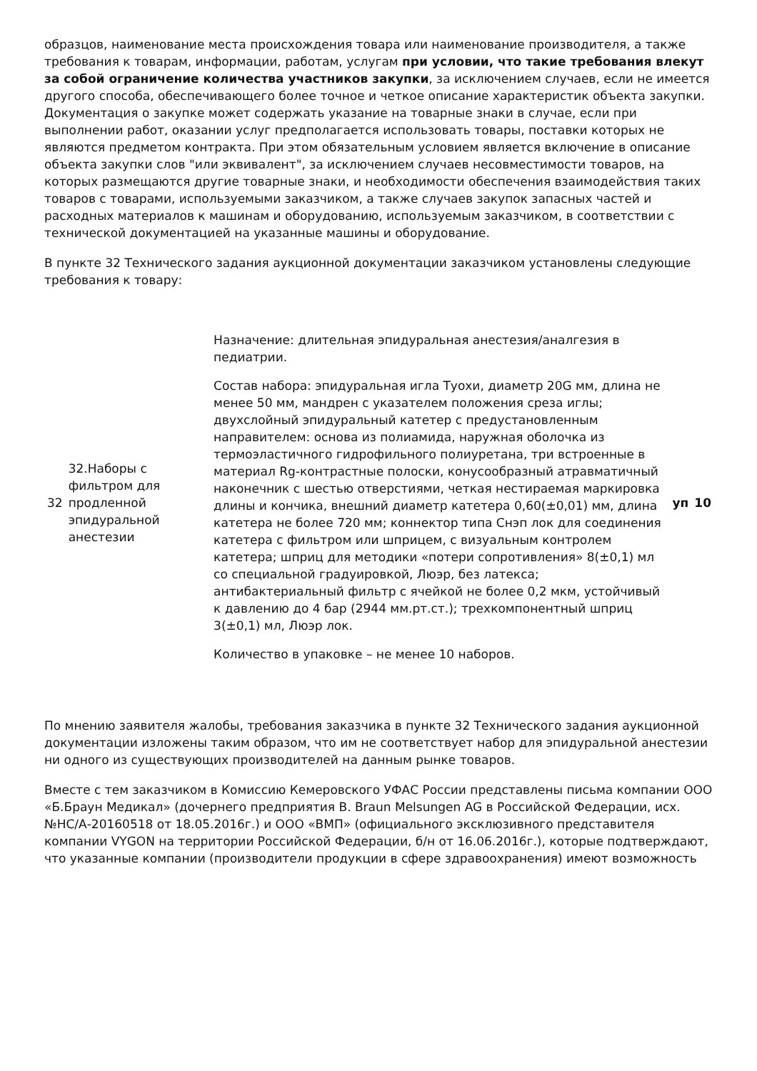образцов, наименование места происхождения товара или наименование производителя, а также требования к товарам, информации, работам, услугам при условии, что такие требования влекут за собой ограничение количества участников закупки, за исключением случаев, если не имеется другого способа, обеспечивающего более точное и четкое описание характеристик объекта закупки. Документация о закупке может содержать указание на товарные знаки в случае, если при выполнении работ, оказании услуг предполагается использовать товары, поставки которых не являются предметом контракта. При этом обязательным условием является включение в описание объекта закупки слов "или эквивалент", за исключением случаев несовместимости товаров, на которых размещаются другие товарные знаки, и необходимости обеспечения взаимодействия таких товаров с товарами, используемыми заказчиком, а также случаев закупок запасных частей и расходных материалов к машинам и оборудованию, используемым заказчиком, в соответствии с технической документацией на указанные машины и оборудование.
В пункте 32 Технического задания аукционной документации заказчиком установлены следующие требования к товару:
| 32 | 32.Наборы с фильтром для продленной эпидуральной анестезии | Назначение: длительная эпидуральная анестезия/аналгезия в педиатрии. Состав набора: эпидуральная игла Туохи, диаметр 20G мм, длина не менее 50 мм, мандрен с указателем положения среза иглы; двухслойный эпидуральный катетер с предустановленным направителем: основа из полиамида, наружная оболочка из термоэластичного гидрофильного полиуретана, три встроенные в материал Rg-контрастные полоски, конусообразный атравматичный наконечник с шестью отверстиями, четкая нестираемая маркировка длины и кончика, внешний диаметр катетера 0,60(±0,01) мм, длина катетера не более 720 мм; коннектор типа Снэп лок для соединения катетера с фильтром или шприцем, с визуальным контролем катетера; шприц для методики «потери сопротивления» 8(±0,1) мл со специальной градуировкой, Люэр, без латекса; антибактериальный фильтр с ячейкой не более 0,2 мкм, устойчивый к давлению до 4 бар (2944 мм.рт.ст.); трехкомпонентный шприц 3(±0,1) мл, Люэр лок. Количество в упаковке – не менее 10 наборов. | уп | 10 |
По мнению заявителя жалобы, требования заказчика в пункте 32 Технического задания аукционной документации изложены таким образом, что им не соответствует набор для эпидуральной анестезии ни одного из существующих производителей на данным рынке товаров.
Вместе с тем заказчиком в Комиссию Кемеровского УФАС России представлены письма компании ООО «Б.Браун Медикал» (дочернего предприятия B. Braun Melsungen AG в Российской Федерации, исх. №НС/А-20160518 от 18.05.2016г.) и ООО «ВМП» (официального эксклюзивного представителя компании VYGON на территории Российской Федерации, б/н от 16.06.2016г.), которые подтверждают, что указанные компании (производители продукции в сфере здравоохранения) имеют возможность